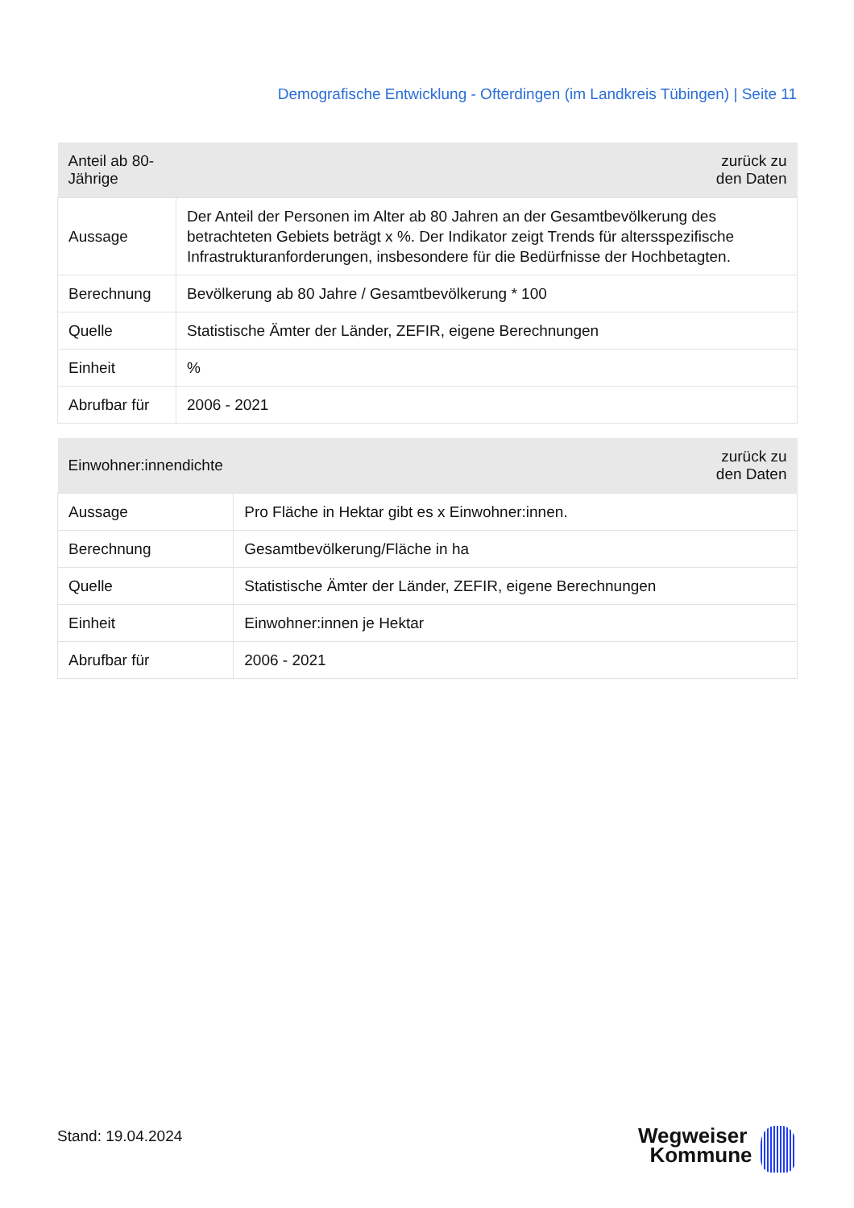Demografische Entwicklung - Ofterdingen (im Landkreis Tübingen) | Seite 11
| Anteil ab 80-Jährige | zurück zu den Daten |
| --- | --- |
| Aussage | Der Anteil der Personen im Alter ab 80 Jahren an der Gesamtbevölkerung des betrachteten Gebiets beträgt x %. Der Indikator zeigt Trends für altersspezifische Infrastrukturanforderungen, insbesondere für die Bedürfnisse der Hochbetagten. |
| Berechnung | Bevölkerung ab 80 Jahre / Gesamtbevölkerung * 100 |
| Quelle | Statistische Ämter der Länder, ZEFIR, eigene Berechnungen |
| Einheit | % |
| Abrufbar für | 2006 - 2021 |
| Einwohner:innendichte | zurück zu den Daten |
| --- | --- |
| Aussage | Pro Fläche in Hektar gibt es x Einwohner:innen. |
| Berechnung | Gesamtbevölkerung/Fläche in ha |
| Quelle | Statistische Ämter der Länder, ZEFIR, eigene Berechnungen |
| Einheit | Einwohner:innen je Hektar |
| Abrufbar für | 2006 - 2021 |
Stand: 19.04.2024
Wegweiser
Kommune